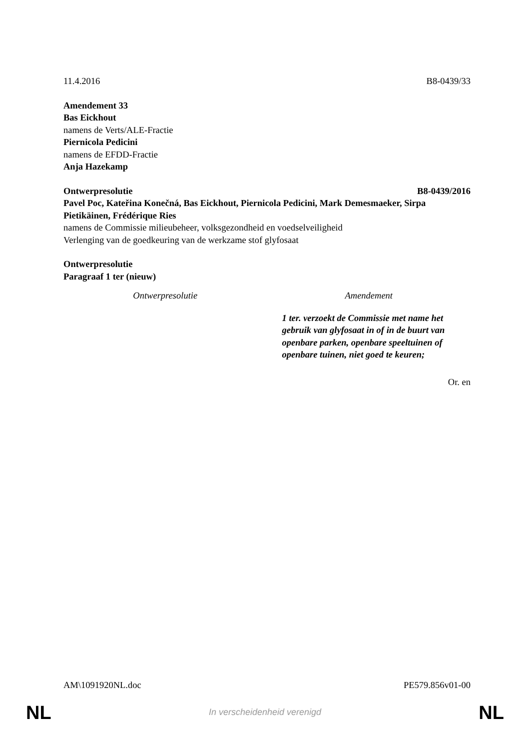11.4.2016 B8-0439/33
Amendement 33
Bas Eickhout
namens de Verts/ALE-Fractie
Piernicola Pedicini
namens de EFDD-Fractie
Anja Hazekamp
Ontwerpresolutie B8-0439/2016
Pavel Poc, Kateřina Konečná, Bas Eickhout, Piernicola Pedicini, Mark Demesmaeker, Sirpa Pietikäinen, Frédérique Ries
namens de Commissie milieubeheer, volksgezondheid en voedselveiligheid
Verlenging van de goedkeuring van de werkzame stof glyfosaat
Ontwerpresolutie
Paragraaf 1 ter (nieuw)
| Ontwerpresolutie | Amendement |
| --- | --- |
| | 1 ter. verzoekt de Commissie met name het gebruik van glyfosaat in of in de buurt van openbare parken, openbare speeltuinen of openbare tuinen, niet goed te keuren; |
Or. en
AM\1091920NL.doc PE579.856v01-00
NL In verscheidenheid verenigd NL